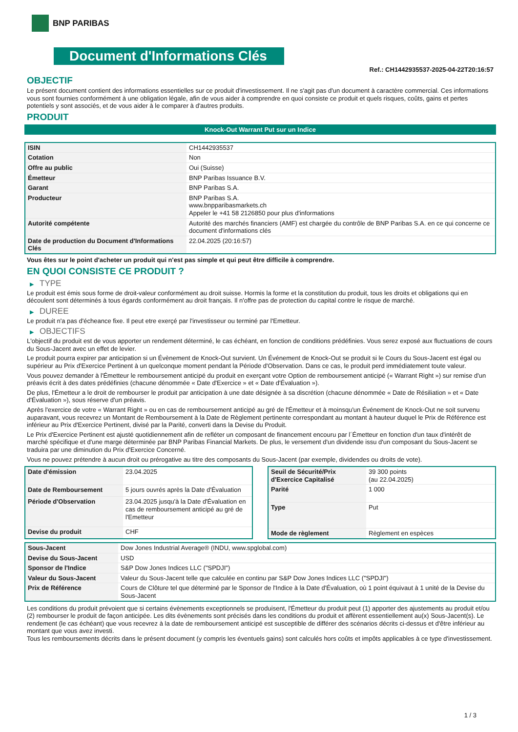BNP PARIBAS
Document d'Informations Clés
Ref.: CH1442935537-2025-04-22T20:16:57
OBJECTIF
Le présent document contient des informations essentielles sur ce produit d'investissement. Il ne s'agit pas d'un document à caractère commercial. Ces informations vous sont fournies conformément à une obligation légale, afin de vous aider à comprendre en quoi consiste ce produit et quels risques, coûts, gains et pertes potentiels y sont associés, et de vous aider à le comparer à d'autres produits.
PRODUIT
Knock-Out Warrant Put sur un Indice
| ISIN | CH1442935537 |
| Cotation | Non |
| Offre au public | Oui (Suisse) |
| Émetteur | BNP Paribas Issuance B.V. |
| Garant | BNP Paribas S.A. |
| Producteur | BNP Paribas S.A. www.bnpparibasmarkets.ch Appeler le +41 58 2126850 pour plus d'informations |
| Autorité compétente | Autorité des marchés financiers (AMF) est chargée du contrôle de BNP Paribas S.A. en ce qui concerne ce document d'informations clés |
| Date de production du Document d'Informations Clés | 22.04.2025 (20:16:57) |
Vous êtes sur le point d'acheter un produit qui n'est pas simple et qui peut être difficile à comprendre.
EN QUOI CONSISTE CE PRODUIT ?
▶ TYPE
Le produit est émis sous forme de droit-valeur conformément au droit suisse. Hormis la forme et la constitution du produit, tous les droits et obligations qui en découlent sont déterminés à tous égards conformément au droit français. Il n'offre pas de protection du capital contre le risque de marché.
▶ DUREE
Le produit n'a pas d'écheance fixe. Il peut etre exerçé par l'investisseur ou terminé par l'Emetteur.
▶ OBJECTIFS
L'objectif du produit est de vous apporter un rendement déterminé, le cas échéant, en fonction de conditions prédéfinies. Vous serez exposé aux fluctuations de cours du Sous-Jacent avec un effet de levier.
Le produit pourra expirer par anticipation si un Évènement de Knock-Out survient. Un Événement de Knock-Out se produit si le Cours du Sous-Jacent est égal ou supérieur au Prix d'Exercice Pertinent à un quelconque moment pendant la Période d'Observation. Dans ce cas, le produit perd immédiatement toute valeur.
Vous pouvez demander à l'Émetteur le remboursement anticipé du produit en exerçant votre Option de remboursement anticipé (« Warrant Right ») sur remise d'un préavis écrit à des dates prédéfinies (chacune dénommée « Date d'Exercice » et « Date d'Évaluation »).
De plus, l'Émetteur a le droit de rembourser le produit par anticipation à une date désignée à sa discrétion (chacune dénommée « Date de Résiliation » et « Date d'Évaluation »), sous réserve d'un préavis.
Après l'exercice de votre « Warrant Right » ou en cas de remboursement anticipé au gré de l'Émetteur et à moinsqu'un Événement de Knock-Out ne soit survenu auparavant, vous recevrez un Montant de Remboursement à la Date de Règlement pertinente correspondant au montant à hauteur duquel le Prix de Référence est inférieur au Prix d'Exercice Pertinent, divisé par la Parité, converti dans la Devise du Produit.
Le Prix d'Exercice Pertinent est ajusté quotidiennement afin de refléter un composant de financement encouru par l´Émetteur en fonction d'un taux d'intérêt de marché spécifique et d'une marge déterminée par BNP Paribas Financial Markets. De plus, le versement d'un dividende issu d'un composant du Sous-Jacent se traduira par une diminution du Prix d'Exercice Concerné.
Vous ne pouvez prétendre à aucun droit ou prérogative au titre des composants du Sous-Jacent (par exemple, dividendes ou droits de vote).
| Date d'émission | 23.04.2025 |
| Date de Remboursement | 5 jours ouvrés après la Date d'Évaluation |
| Période d'Observation | 23.04.2025 jusqu'à la Date d'Évaluation en cas de remboursement anticipé au gré de l'Emetteur |
| Devise du produit | CHF |
| Seuil de Sécurité/Prix d'Exercice Capitalisé | 39 300 points (au 22.04.2025) |
| Parité | 1 000 |
| Type | Put |
| Mode de règlement | Règlement en espèces |
| Sous-Jacent | Dow Jones Industrial Average® (INDU, www.spglobal.com) |
| Devise du Sous-Jacent | USD |
| Sponsor de l'Indice | S&P Dow Jones Indices LLC ("SPDJI") |
| Valeur du Sous-Jacent | Valeur du Sous-Jacent telle que calculée en continu par S&P Dow Jones Indices LLC ("SPDJI") |
| Prix de Référence | Cours de Clôture tel que déterminé par le Sponsor de l'Indice à la Date d'Évaluation, où 1 point équivaut à 1 unité de la Devise du Sous-Jacent |
Les conditions du produit prévoient que si certains évènements exceptionnels se produisent, l'Émetteur du produit peut (1) apporter des ajustements au produit et/ou (2) rembourser le produit de façon anticipée. Les dits évènements sont précisés dans les conditions du produit et affèrent essentiellement au(x) Sous-Jacent(s). Le rendement (le cas échéant) que vous recevrez à la date de remboursement anticipé est susceptible de différer des scénarios décrits ci-dessus et d'être inférieur au montant que vous avez investi.
Tous les remboursements décrits dans le présent document (y compris les éventuels gains) sont calculés hors coûts et impôts applicables à ce type d'investissement.
1 / 3